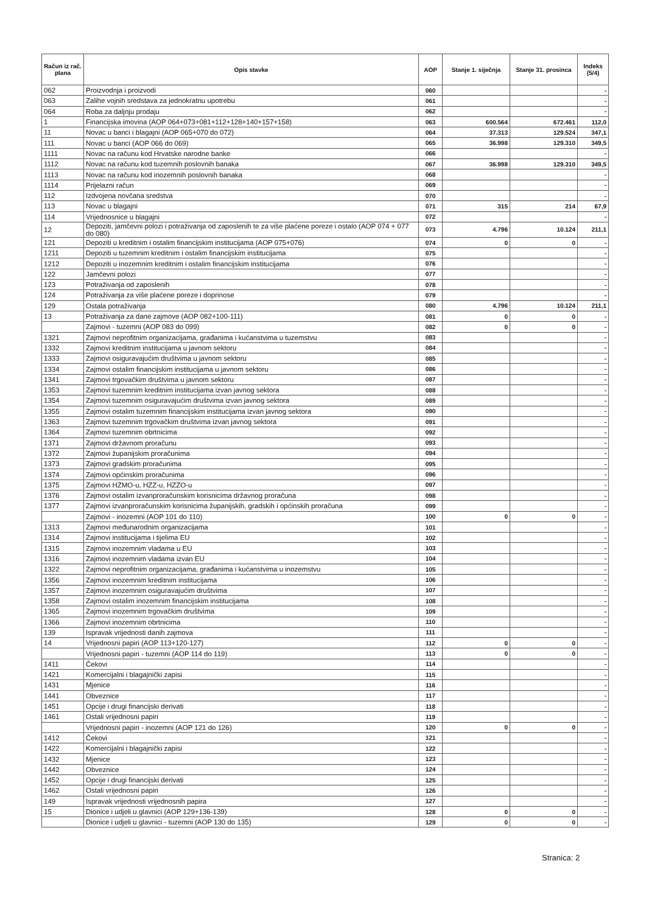| Račun iz rač. plana | Opis stavke | AOP | Stanje 1. siječnja | Stanje 31. prosinca | Indeks (5/4) |
| --- | --- | --- | --- | --- | --- |
| 062 | Proizvodnja i proizvodi | 060 | | | - |
| 063 | Zalihe vojnih sredstava za jednokratnu upotrebu | 061 | | | - |
| 064 | Roba za daljnju prodaju | 062 | | | - |
| 1 | Financijska imovina (AOP 064+073+081+112+128+140+157+158) | 063 | 600.564 | 672.461 | 112,0 |
| 11 | Novac u banci i blagajni (AOP 065+070 do 072) | 064 | 37.313 | 129.524 | 347,1 |
| 111 | Novac u banci (AOP 066 do 069) | 065 | 36.998 | 129.310 | 349,5 |
| 1111 | Novac na računu kod Hrvatske narodne banke | 066 | | | - |
| 1112 | Novac na računu kod tuzemnih poslovnih banaka | 067 | 36.998 | 129.310 | 349,5 |
| 1113 | Novac na računu kod inozemnih poslovnih banaka | 068 | | | - |
| 1114 | Prijelazni račun | 069 | | | - |
| 112 | Izdvojena novčana sredstva | 070 | | | - |
| 113 | Novac u blagajni | 071 | 315 | 214 | 67,9 |
| 114 | Vrijednosnice u blagajni | 072 | | | - |
| 12 | Depoziti, jamčevni polozi i potraživanja od zaposlenih te za više plaćene poreze i ostalo (AOP 074 + 077 do 080) | 073 | 4.796 | 10.124 | 211,1 |
| 121 | Depoziti u kreditnim i ostalim financijskim institucijama (AOP 075+076) | 074 | 0 | 0 | - |
| 1211 | Depoziti u tuzemnim kreditnim i ostalim financijskim institucijama | 075 | | | - |
| 1212 | Depoziti u inozemnim kreditnim i ostalim financijskim institucijama | 076 | | | - |
| 122 | Jamčevni polozi | 077 | | | - |
| 123 | Potraživanja od zaposlenih | 078 | | | - |
| 124 | Potraživanja za više plaćene poreze i doprinose | 079 | | | - |
| 129 | Ostala potraživanja | 080 | 4.796 | 10.124 | 211,1 |
| 13 | Potraživanja za dane zajmove (AOP 082+100-111) | 081 | 0 | 0 | - |
| | Zajmovi - tuzemni (AOP 083 do 099) | 082 | 0 | 0 | - |
| 1321 | Zajmovi neprofitnim organizacijama, građanima i kućanstvima u tuzemstvu | 083 | | | - |
| 1332 | Zajmovi kreditnim institucijama u javnom sektoru | 084 | | | - |
| 1333 | Zajmovi osiguravajućim društvima u javnom sektoru | 085 | | | - |
| 1334 | Zajmovi ostalim financijskim institucijama u javnom sektoru | 086 | | | - |
| 1341 | Zajmovi trgovačkim društvima u javnom sektoru | 087 | | | - |
| 1353 | Zajmovi tuzemnim kreditnim institucijama izvan javnog sektora | 088 | | | - |
| 1354 | Zajmovi tuzemnim osiguravajućim društvima izvan javnog sektora | 089 | | | - |
| 1355 | Zajmovi ostalim tuzemnim financijskim institucijama izvan javnog sektora | 090 | | | - |
| 1363 | Zajmovi tuzemnim trgovačkim društvima izvan javnog sektora | 091 | | | - |
| 1364 | Zajmovi tuzemnim obrtnicima | 092 | | | - |
| 1371 | Zajmovi državnom proračunu | 093 | | | - |
| 1372 | Zajmovi županijskim proračunima | 094 | | | - |
| 1373 | Zajmovi gradskim proračunima | 095 | | | - |
| 1374 | Zajmovi općinskim proračunima | 096 | | | - |
| 1375 | Zajmovi HZMO-u, HZZ-u, HZZO-u | 097 | | | - |
| 1376 | Zajmovi ostalim izvanproračunskim korisnicima državnog proračuna | 098 | | | - |
| 1377 | Zajmovi izvanproračunskim korisnicima županijskih, gradskih i općinskih proračuna | 099 | | | - |
| | Zajmovi - inozemni (AOP 101 do 110) | 100 | 0 | 0 | - |
| 1313 | Zajmovi međunarodnim organizacijama | 101 | | | - |
| 1314 | Zajmovi institucijama i tijelima EU | 102 | | | - |
| 1315 | Zajmovi inozemnim vladama u EU | 103 | | | - |
| 1316 | Zajmovi inozemnim vladama izvan EU | 104 | | | - |
| 1322 | Zajmovi neprofitnim organizacijama, građanima i kućanstvima u inozemstvu | 105 | | | - |
| 1356 | Zajmovi inozemnim kreditnim institucijama | 106 | | | - |
| 1357 | Zajmovi inozemnim osiguravajućim društvima | 107 | | | - |
| 1358 | Zajmovi ostalim inozemnim financijskim institucijama | 108 | | | - |
| 1365 | Zajmovi inozemnim trgovačkim društvima | 109 | | | - |
| 1366 | Zajmovi inozemnim obrtnicima | 110 | | | - |
| 139 | Ispravak vrijednosti danih zajmova | 111 | | | - |
| 14 | Vrijednosni papiri (AOP 113+120-127) | 112 | 0 | 0 | - |
| | Vrijednosni papiri - tuzemni (AOP 114 do 119) | 113 | 0 | 0 | - |
| 1411 | Čekovi | 114 | | | - |
| 1421 | Komercijalni i blagajnički zapisi | 115 | | | - |
| 1431 | Mjenice | 116 | | | - |
| 1441 | Obveznice | 117 | | | - |
| 1451 | Opcije i drugi financijski derivati | 118 | | | - |
| 1461 | Ostali vrijednosni papiri | 119 | | | - |
| | Vrijednosni papiri - inozemni (AOP 121 do 126) | 120 | 0 | 0 | - |
| 1412 | Čekovi | 121 | | | - |
| 1422 | Komercijalni i blagajnički zapisi | 122 | | | - |
| 1432 | Mjenice | 123 | | | - |
| 1442 | Obveznice | 124 | | | - |
| 1452 | Opcije i drugi financijski derivati | 125 | | | - |
| 1462 | Ostali vrijednosni papiri | 126 | | | - |
| 149 | Ispravak vrijednosti vrijednosnih papira | 127 | | | - |
| 15 | Dionice i udjeli u glavnici (AOP 129+136-139) | 128 | 0 | 0 | - |
| | Dionice i udjeli u glavnici - tuzemni (AOP 130 do 135) | 129 | 0 | 0 | - |
Stranica: 2